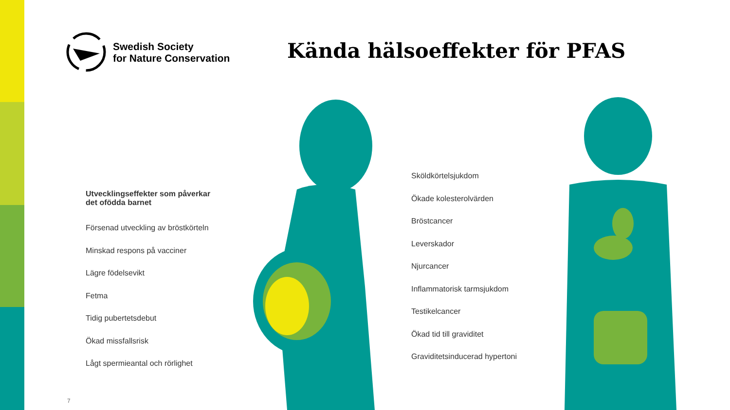Swedish Society
for Nature Conservation
Kända hälsoeffekter för PFAS
Utvecklingseffekter som påverkar
det ofödda barnet
Försenad utveckling av bröstkörteln
Minskad respons på vacciner
Lägre födelsevikt
Fetma
Tidig pubertetsdebut
Ökad missfallsrisk
Lågt spermieantal och rörlighet
Sköldkörtelsjukdom
Ökade kolesterolvärden
Bröstcancer
Leverskador
Njurcancer
Inflammatorisk tarmsjukdom
Testikelcancer
Ökad tid till graviditet
Graviditetsinducerad hypertoni
7